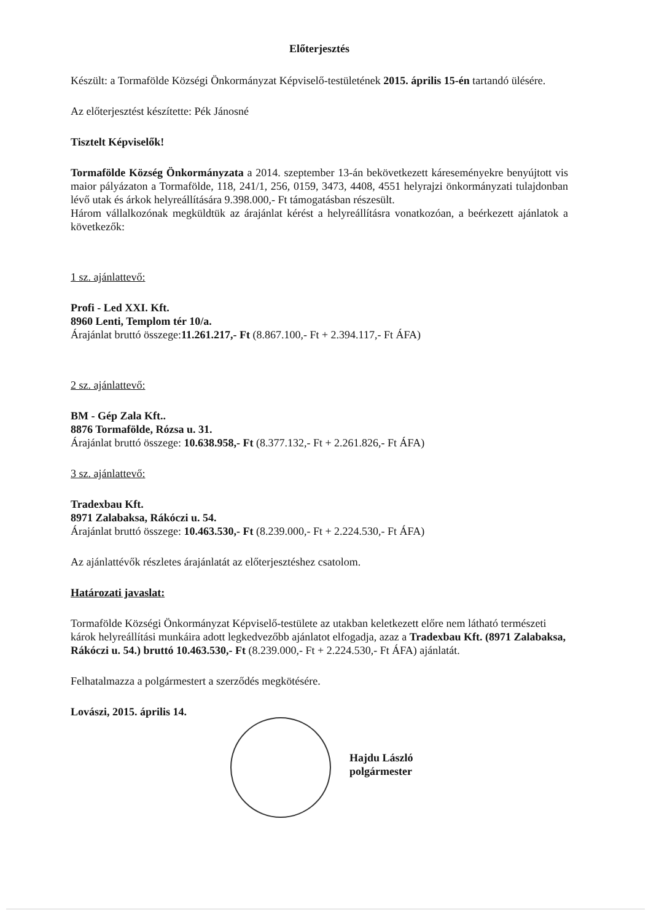Előterjesztés
Készült: a Tormafölde Községi Önkormányzat Képviselő-testületének 2015. április 15-én tartandó ülésére.
Az előterjesztést készítette: Pék Jánosné
Tisztelt Képviselők!
Tormafölde Község Önkormányzata a 2014. szeptember 13-án bekövetkezett káreseményekre benyújtott vis maior pályázaton a Tormafölde, 118, 241/1, 256, 0159, 3473, 4408, 4551 helyrajzi önkormányzati tulajdonban lévő utak és árkok helyreállítására 9.398.000,- Ft támogatásban részesült.
Három vállalkozónak megküldtük az árajánlat kérést a helyreállításra vonatkozóan, a beérkezett ajánlatok a következők:
1 sz. ajánlattevő:
Profi - Led XXI. Kft.
8960 Lenti, Templom tér 10/a.
Árajánlat bruttó összege:11.261.217,- Ft (8.867.100,- Ft + 2.394.117,- Ft ÁFA)
2 sz. ajánlattevő:
BM - Gép Zala Kft..
8876 Tormafölde, Rózsa u. 31.
Árajánlat bruttó összege: 10.638.958,- Ft (8.377.132,- Ft + 2.261.826,- Ft ÁFA)
3 sz. ajánlattevő:
Tradexbau Kft.
8971 Zalabaksa, Rákóczi u. 54.
Árajánlat bruttó összege: 10.463.530,- Ft (8.239.000,- Ft + 2.224.530,- Ft ÁFA)
Az ajánlattévők részletes árajánlatát az előterjesztéshez csatolom.
Határozati javaslat:
Tormafölde Községi Önkormányzat Képviselő-testülete az utakban keletkezett előre nem látható természeti károk helyreállítási munkáira adott legkedvezőbb ajánlatot elfogadja, azaz a Tradexbau Kft. (8971 Zalabaksa, Rákóczi u. 54.) bruttó 10.463.530,- Ft (8.239.000,- Ft + 2.224.530,- Ft ÁFA) ajánlatát.
Felhatalmazza a polgármestert a szerződés megkötésére.
Lovászi, 2015. április 14.
Hajdu László
polgármester